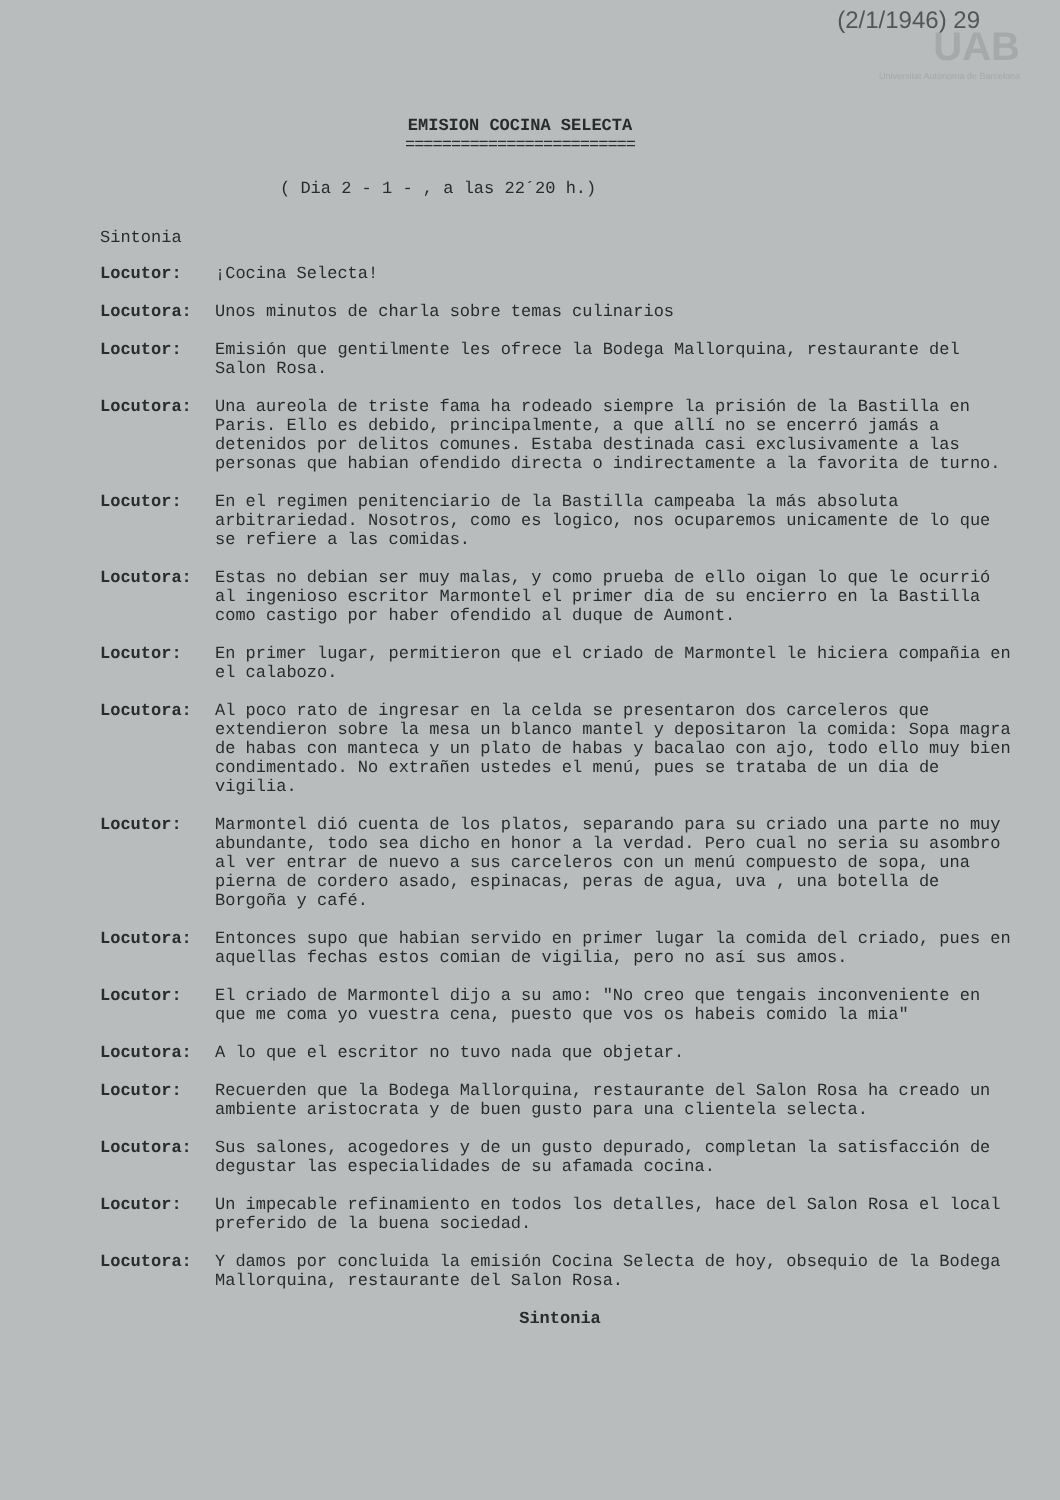(2/1/1946) 29
UAB
Universitat Autònoma de Barcelona
EMISION COCINA SELECTA
=========================
( Dia 2 - 1 - , a las 22´20 h.)
Sintonia
Locutor: ¡Cocina Selecta!
Locutora: Unos minutos de charla sobre temas culinarios
Locutor: Emisión que gentilmente les ofrece la Bodega Mallorquina, restaurante del Salon Rosa.
Locutora: Una aureola de triste fama ha rodeado siempre la prisión de la Bastilla en Paris. Ello es debido, principalmente, a que allí no se encerró jamás a detenidos por delitos comunes. Estaba destinada casi exclusivamente a las personas que habian ofendido directa o indirectamente a la favorita de turno.
Locutor: En el regimen penitenciario de la Bastilla campeaba la más absoluta arbitrariedad. Nosotros, como es logico, nos ocuparemos unicamente de lo que se refiere a las comidas.
Locutora: Estas no debian ser muy malas, y como prueba de ello oigan lo que le ocurrió al ingenioso escritor Marmontel el primer dia de su encierro en la Bastilla como castigo por haber ofendido al duque de Aumont.
Locutor: En primer lugar, permitieron que el criado de Marmontel le hiciera compañia en el calabozo.
Locutora: Al poco rato de ingresar en la celda se presentaron dos carceleros que extendieron sobre la mesa un blanco mantel y depositaron la comida: Sopa magra de habas con manteca y un plato de habas y bacalao con ajo, todo ello muy bien condimentado. No extrañen ustedes el menú, pues se trataba de un dia de vigilia.
Locutor: Marmontel dió cuenta de los platos, separando para su criado una parte no muy abundante, todo sea dicho en honor a la verdad. Pero cual no seria su asombro al ver entrar de nuevo a sus carceleros con un menú compuesto de sopa, una pierna de cordero asado, espinacas, peras de agua, uva , una botella de Borgoña y café.
Locutora: Entonces supo que habian servido en primer lugar la comida del criado, pues en aquellas fechas estos comian de vigilia, pero no así sus amos.
Locutor: El criado de Marmontel dijo a su amo: "No creo que tengais inconveniente en que me coma yo vuestra cena, puesto que vos os habeis comido la mia"
Locutora: A lo que el escritor no tuvo nada que objetar.
Locutor: Recuerden que la Bodega Mallorquina, restaurante del Salon Rosa ha creado un ambiente aristocrata y de buen gusto para una clientela selecta.
Locutora: Sus salones, acogedores y de un gusto depurado, completan la satisfacción de degustar las especialidades de su afamada cocina.
Locutor: Un impecable refinamiento en todos los detalles, hace del Salon Rosa el local preferido de la buena sociedad.
Locutora: Y damos por concluida la emisión Cocina Selecta de hoy, obsequio de la Bodega Mallorquina, restaurante del Salon Rosa.
Sintonia